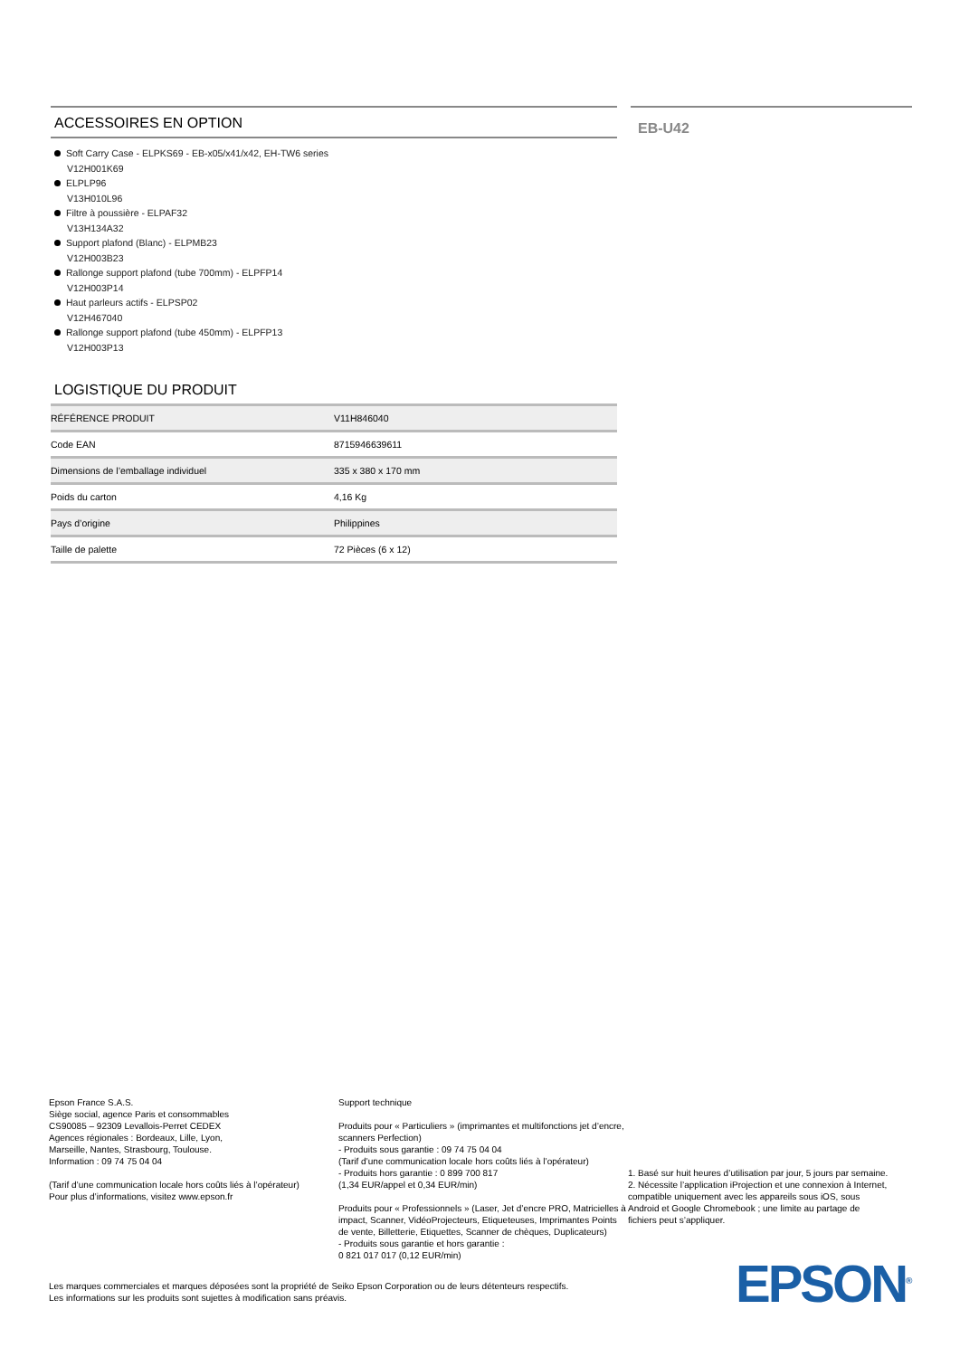ACCESSOIRES EN OPTION
Soft Carry Case - ELPKS69 - EB-x05/x41/x42, EH-TW6 series
V12H001K69
ELPLP96
V13H010L96
Filtre à poussière - ELPAF32
V13H134A32
Support plafond (Blanc) - ELPMB23
V12H003B23
Rallonge support plafond (tube 700mm) - ELPFP14
V12H003P14
Haut parleurs actifs - ELPSP02
V12H467040
Rallonge support plafond (tube 450mm) - ELPFP13
V12H003P13
LOGISTIQUE DU PRODUIT
| RÉFÉRENCE PRODUIT | V11H846040 |
| Code EAN | 8715946639611 |
| Dimensions de l’emballage individuel | 335 x 380 x 170 mm |
| Poids du carton | 4,16 Kg |
| Pays d’origine | Philippines |
| Taille de palette | 72 Pièces (6 x 12) |
EB-U42
Epson France S.A.S.
Siège social, agence Paris et consommables
CS90085 – 92309 Levallois-Perret CEDEX
Agences régionales : Bordeaux, Lille, Lyon,
Marseille, Nantes, Strasbourg, Toulouse.
Information : 09 74 75 04 04
(Tarif d’une communication locale hors coûts liés à l’opérateur)
Pour plus d’informations, visitez www.epson.fr
Support technique
Produits pour « Particuliers » (imprimantes et multifonctions jet d’encre, scanners Perfection)
- Produits sous garantie : 09 74 75 04 04
(Tarif d’une communication locale hors coûts liés à l’opérateur)
- Produits hors garantie : 0 899 700 817
(1,34 EUR/appel et 0,34 EUR/min)
Produits pour « Professionnels » (Laser, Jet d’encre PRO, Matricielles à impact, Scanner, VidéoProjecteurs, Etiqueteuses, Imprimantes Points de vente, Billetterie, Etiquettes, Scanner de chèques, Duplicateurs)
- Produits sous garantie et hors garantie :
0 821 017 017 (0,12 EUR/min)
1. Basé sur huit heures d’utilisation par jour, 5 jours par semaine.
2. Nécessite l’application iProjection et une connexion à Internet, compatible uniquement avec les appareils sous iOS, sous Android et Google Chromebook ; une limite au partage de fichiers peut s’appliquer.
Les marques commerciales et marques déposées sont la propriété de Seiko Epson Corporation ou de leurs détenteurs respectifs.
Les informations sur les produits sont sujettes à modification sans préavis.
EPSON<sup>®</sup>